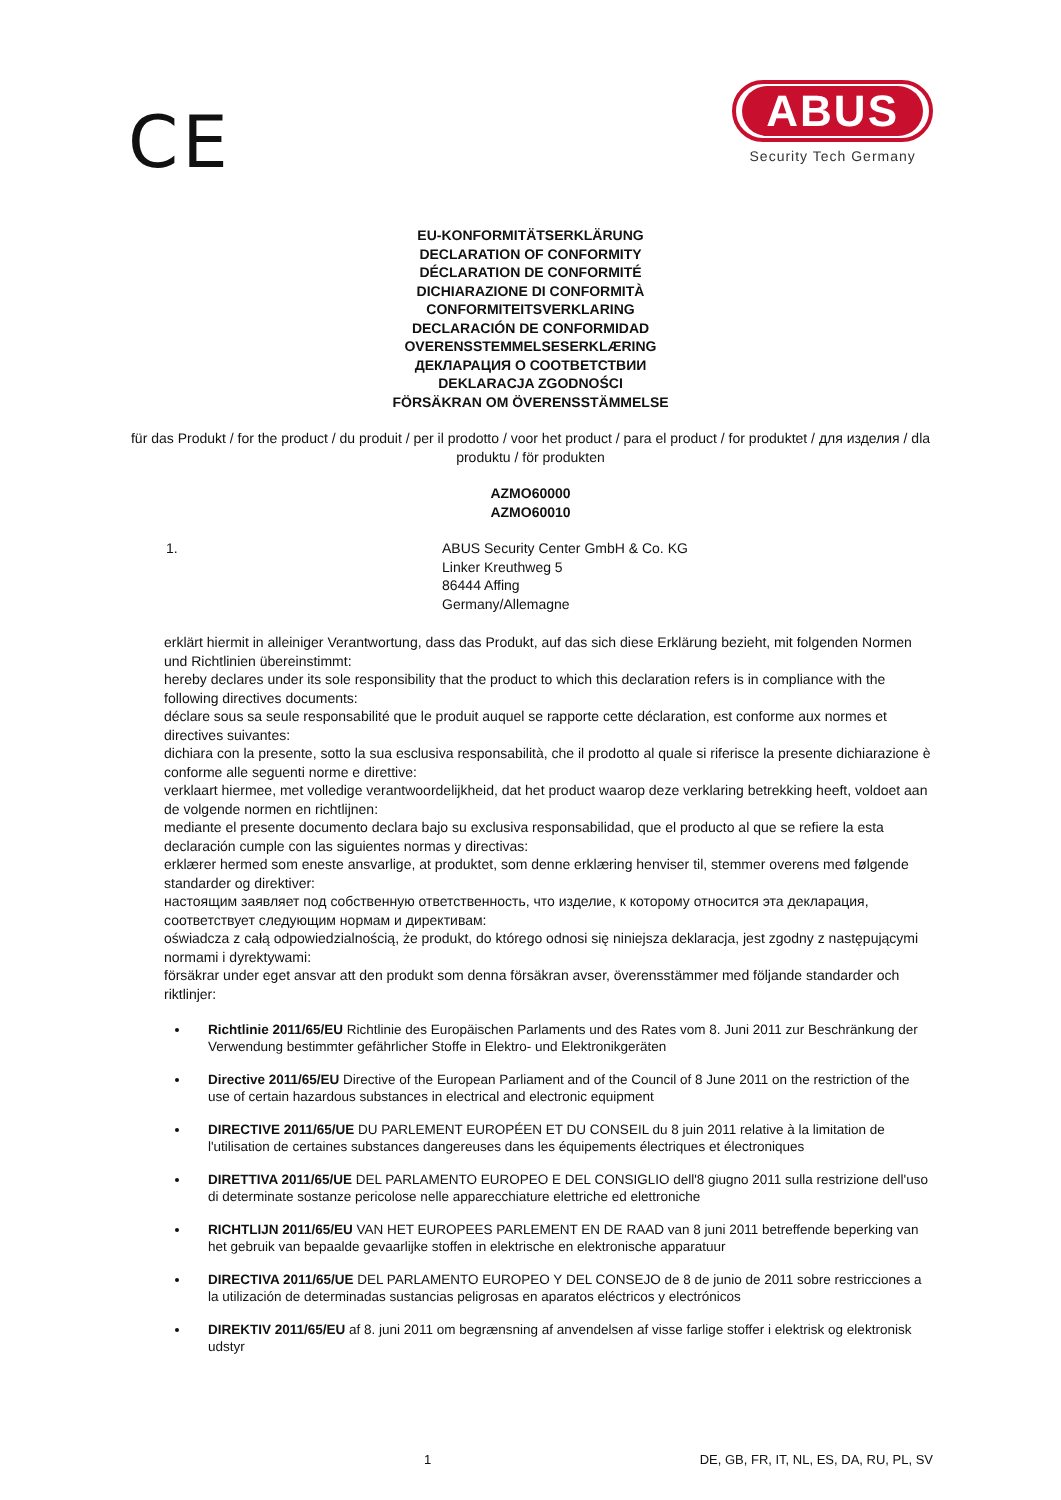CE
ABUS
Security Tech Germany
EU-KONFORMITÄTSERKLÄRUNG
DECLARATION OF CONFORMITY
DÉCLARATION DE CONFORMITÉ
DICHIARAZIONE DI CONFORMITÀ
CONFORMITEITSVERKLARING
DECLARACIÓN DE CONFORMIDAD
OVERENSSTEMMELSESERKLÆRING
ДЕКЛАРАЦИЯ О СООТВЕТСТВИИ
DEKLARACJA ZGODNOŚCI
FÖRSÄKRAN OM ÖVERENSSTÄMMELSE
für das Produkt / for the product / du produit / per il prodotto / voor het product / para el product / for produktet / для изделия / dla produktu / för produkten
AZMO60000
AZMO60010
1. ABUS Security Center GmbH & Co. KG
Linker Kreuthweg 5
86444 Affing
Germany/Allemagne
erklärt hiermit in alleiniger Verantwortung, dass das Produkt, auf das sich diese Erklärung bezieht, mit folgenden Normen und Richtlinien übereinstimmt:
hereby declares under its sole responsibility that the product to which this declaration refers is in compliance with the following directives documents:
déclare sous sa seule responsabilité que le produit auquel se rapporte cette déclaration, est conforme aux normes et directives suivantes:
dichiara con la presente, sotto la sua esclusiva responsabilità, che il prodotto al quale si riferisce la presente dichiarazione è conforme alle seguenti norme e direttive:
verklaart hiermee, met volledige verantwoordelijkheid, dat het product waarop deze verklaring betrekking heeft, voldoet aan de volgende normen en richtlijnen:
mediante el presente documento declara bajo su exclusiva responsabilidad, que el producto al que se refiere la esta declaración cumple con las siguientes normas y directivas:
erklærer hermed som eneste ansvarlige, at produktet, som denne erklæring henviser til, stemmer overens med følgende standarder og direktiver:
настоящим заявляет под собственную ответственность, что изделие, к которому относится эта декларация, соответствует следующим нормам и директивам:
oświadcza z całą odpowiedzialnością, że produkt, do którego odnosi się niniejsza deklaracja, jest zgodny z następującymi normami i dyrektywami:
försäkrar under eget ansvar att den produkt som denna försäkran avser, överensstämmer med följande standarder och riktlinjer:
Richtlinie 2011/65/EU Richtlinie des Europäischen Parlaments und des Rates vom 8. Juni 2011 zur Beschränkung der Verwendung bestimmter gefährlicher Stoffe in Elektro- und Elektronikgeräten
Directive 2011/65/EU Directive of the European Parliament and of the Council of 8 June 2011 on the restriction of the use of certain hazardous substances in electrical and electronic equipment
DIRECTIVE 2011/65/UE DU PARLEMENT EUROPÉEN ET DU CONSEIL du 8 juin 2011 relative à la limitation de l'utilisation de certaines substances dangereuses dans les équipements électriques et électroniques
DIRETTIVA 2011/65/UE DEL PARLAMENTO EUROPEO E DEL CONSIGLIO dell'8 giugno 2011 sulla restrizione dell'uso di determinate sostanze pericolose nelle apparecchiature elettriche ed elettroniche
RICHTLIJN 2011/65/EU VAN HET EUROPEES PARLEMENT EN DE RAAD van 8 juni 2011 betreffende beperking van het gebruik van bepaalde gevaarlijke stoffen in elektrische en elektronische apparatuur
DIRECTIVA 2011/65/UE DEL PARLAMENTO EUROPEO Y DEL CONSEJO de 8 de junio de 2011 sobre restricciones a la utilización de determinadas sustancias peligrosas en aparatos eléctricos y electrónicos
DIREKTIV 2011/65/EU af 8. juni 2011 om begrænsning af anvendelsen af visse farlige stoffer i elektrisk og elektronisk udstyr
1 DE, GB, FR, IT, NL, ES, DA, RU, PL, SV